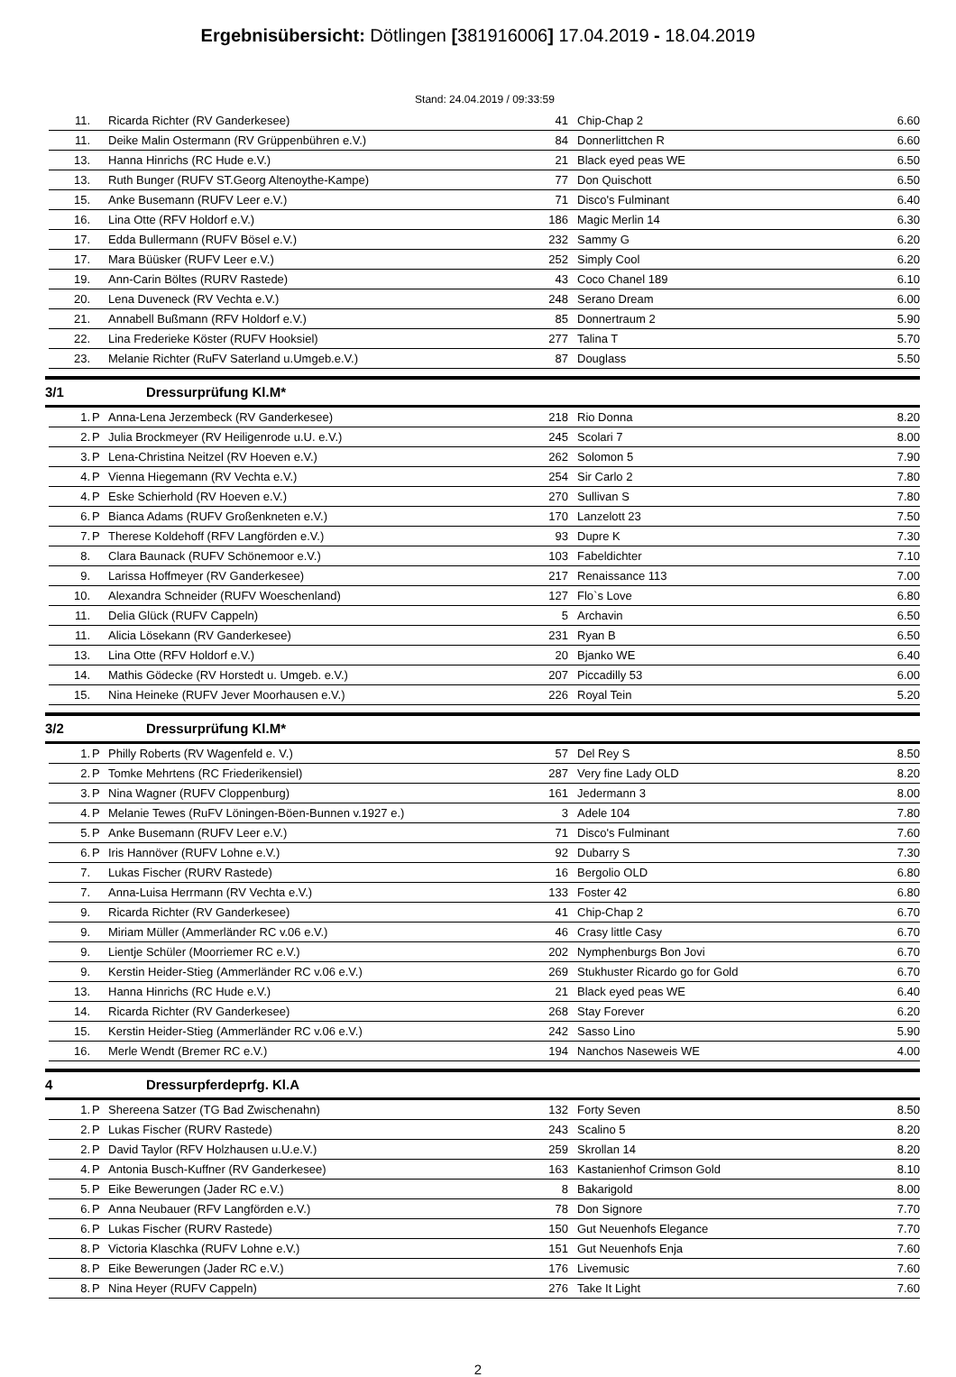Ergebnisübersicht: Dötlingen [381916006] 17.04.2019 - 18.04.2019
Stand: 24.04.2019 / 09:33:59
| 11. | | Ricarda Richter (RV Ganderkesee) | 41 | Chip-Chap 2 | 6.60 |
| 11. | | Deike Malin Ostermann (RV Grüppenbühren e.V.) | 84 | Donnerlittchen R | 6.60 |
| 13. | | Hanna Hinrichs (RC Hude e.V.) | 21 | Black eyed peas WE | 6.50 |
| 13. | | Ruth Bunger (RUFV ST.Georg Altenoythe-Kampe) | 77 | Don Quischott | 6.50 |
| 15. | | Anke Busemann (RUFV Leer e.V.) | 71 | Disco's Fulminant | 6.40 |
| 16. | | Lina Otte (RFV Holdorf e.V.) | 186 | Magic Merlin 14 | 6.30 |
| 17. | | Edda Bullermann (RUFV Bösel e.V.) | 232 | Sammy G | 6.20 |
| 17. | | Mara Büüsker (RUFV Leer e.V.) | 252 | Simply Cool | 6.20 |
| 19. | | Ann-Carin Böltes (RURV Rastede) | 43 | Coco Chanel 189 | 6.10 |
| 20. | | Lena Duveneck (RV Vechta e.V.) | 248 | Serano Dream | 6.00 |
| 21. | | Annabell Bußmann (RFV Holdorf e.V.) | 85 | Donnertraum 2 | 5.90 |
| 22. | | Lina Frederieke Köster (RUFV Hooksiel) | 277 | Talina T | 5.70 |
| 23. | | Melanie Richter (RuFV Saterland u.Umgeb.e.V.) | 87 | Douglass | 5.50 |
3/1 Dressurprüfung Kl.M*
| 1. | P | Anna-Lena Jerzembeck (RV Ganderkesee) | 218 | Rio Donna | 8.20 |
| 2. | P | Julia Brockmeyer (RV Heiligenrode u.U. e.V.) | 245 | Scolari 7 | 8.00 |
| 3. | P | Lena-Christina Neitzel (RV Hoeven e.V.) | 262 | Solomon 5 | 7.90 |
| 4. | P | Vienna Hiegemann (RV Vechta e.V.) | 254 | Sir Carlo 2 | 7.80 |
| 4. | P | Eske Schierhold (RV Hoeven e.V.) | 270 | Sullivan S | 7.80 |
| 6. | P | Bianca Adams (RUFV Großenkneten e.V.) | 170 | Lanzelott 23 | 7.50 |
| 7. | P | Therese Koldehoff (RFV Langförden e.V.) | 93 | Dupre K | 7.30 |
| 8. | | Clara Baunack (RUFV Schönemoor e.V.) | 103 | Fabeldichter | 7.10 |
| 9. | | Larissa Hoffmeyer (RV Ganderkesee) | 217 | Renaissance 113 | 7.00 |
| 10. | | Alexandra Schneider (RUFV Woeschenland) | 127 | Flo`s Love | 6.80 |
| 11. | | Delia Glück (RUFV Cappeln) | 5 | Archavin | 6.50 |
| 11. | | Alicia Lösekann (RV Ganderkesee) | 231 | Ryan B | 6.50 |
| 13. | | Lina Otte (RFV Holdorf e.V.) | 20 | Bjanko WE | 6.40 |
| 14. | | Mathis Gödecke (RV Horstedt u. Umgeb. e.V.) | 207 | Piccadilly 53 | 6.00 |
| 15. | | Nina Heineke (RUFV Jever Moorhausen e.V.) | 226 | Royal Tein | 5.20 |
3/2 Dressurprüfung Kl.M*
| 1. | P | Philly Roberts (RV Wagenfeld e. V.) | 57 | Del Rey S | 8.50 |
| 2. | P | Tomke Mehrtens (RC Friederikensiel) | 287 | Very fine Lady OLD | 8.20 |
| 3. | P | Nina Wagner (RUFV Cloppenburg) | 161 | Jedermann 3 | 8.00 |
| 4. | P | Melanie Tewes (RuFV Löningen-Böen-Bunnen v.1927 e.) | 3 | Adele 104 | 7.80 |
| 5. | P | Anke Busemann (RUFV Leer e.V.) | 71 | Disco's Fulminant | 7.60 |
| 6. | P | Iris Hannöver (RUFV Lohne e.V.) | 92 | Dubarry S | 7.30 |
| 7. | | Lukas Fischer (RURV Rastede) | 16 | Bergolio OLD | 6.80 |
| 7. | | Anna-Luisa Herrmann (RV Vechta e.V.) | 133 | Foster 42 | 6.80 |
| 9. | | Ricarda Richter (RV Ganderkesee) | 41 | Chip-Chap 2 | 6.70 |
| 9. | | Miriam Müller (Ammerländer RC v.06 e.V.) | 46 | Crasy little Casy | 6.70 |
| 9. | | Lientje Schüler (Moorriemer RC e.V.) | 202 | Nymphenburgs Bon Jovi | 6.70 |
| 9. | | Kerstin Heider-Stieg (Ammerländer RC v.06 e.V.) | 269 | Stukhuster Ricardo go for Gold | 6.70 |
| 13. | | Hanna Hinrichs (RC Hude e.V.) | 21 | Black eyed peas WE | 6.40 |
| 14. | | Ricarda Richter (RV Ganderkesee) | 268 | Stay Forever | 6.20 |
| 15. | | Kerstin Heider-Stieg (Ammerländer RC v.06 e.V.) | 242 | Sasso Lino | 5.90 |
| 16. | | Merle Wendt (Bremer RC e.V.) | 194 | Nanchos Naseweis WE | 4.00 |
4 Dressurpferdeprfg. Kl.A
| 1. | P | Shereena Satzer (TG Bad Zwischenahn) | 132 | Forty Seven | 8.50 |
| 2. | P | Lukas Fischer (RURV Rastede) | 243 | Scalino 5 | 8.20 |
| 2. | P | David Taylor (RFV Holzhausen u.U.e.V.) | 259 | Skrollan 14 | 8.20 |
| 4. | P | Antonia Busch-Kuffner (RV Ganderkesee) | 163 | Kastanienhof Crimson Gold | 8.10 |
| 5. | P | Eike Bewerungen (Jader RC e.V.) | 8 | Bakarigold | 8.00 |
| 6. | P | Anna Neubauer (RFV Langförden e.V.) | 78 | Don Signore | 7.70 |
| 6. | P | Lukas Fischer (RURV Rastede) | 150 | Gut Neuenhofs Elegance | 7.70 |
| 8. | P | Victoria Klaschka (RUFV Lohne e.V.) | 151 | Gut Neuenhofs Enja | 7.60 |
| 8. | P | Eike Bewerungen (Jader RC e.V.) | 176 | Livemusic | 7.60 |
| 8. | P | Nina Heyer (RUFV Cappeln) | 276 | Take It Light | 7.60 |
2